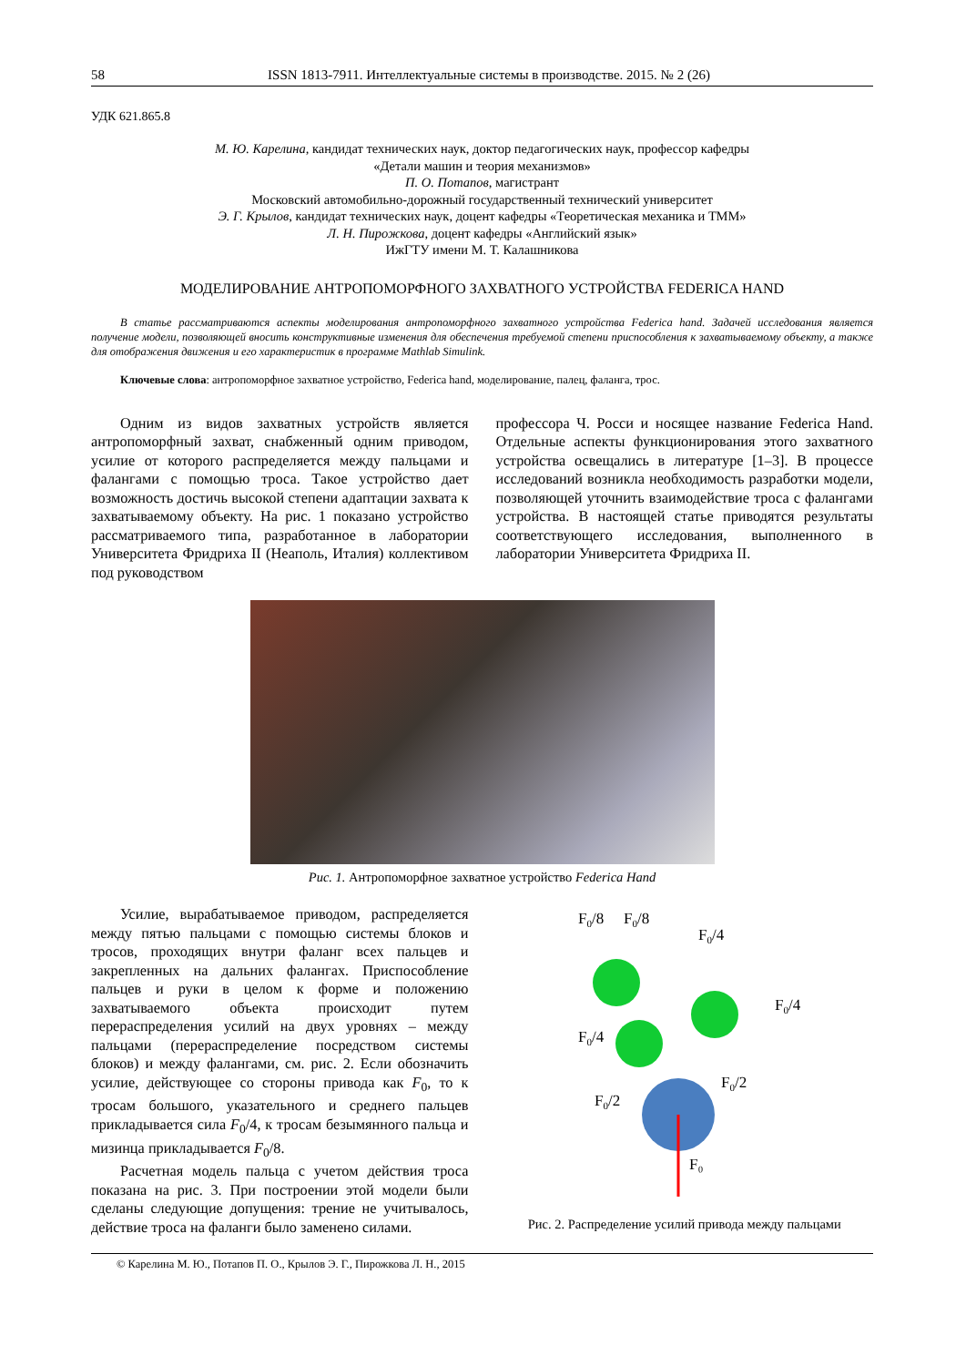58 ISSN 1813-7911. Интеллектуальные системы в производстве. 2015. № 2 (26)
УДК 621.865.8
М. Ю. Карелина, кандидат технических наук, доктор педагогических наук, профессор кафедры
«Детали машин и теория механизмов»
П. О. Потапов, магистрант
Московский автомобильно-дорожный государственный технический университет
Э. Г. Крылов, кандидат технических наук, доцент кафедры «Теоретическая механика и ТММ»
Л. Н. Пирожкова, доцент кафедры «Английский язык»
ИжГТУ имени М. Т. Калашникова
МОДЕЛИРОВАНИЕ АНТРОПОМОРФНОГО ЗАХВАТНОГО УСТРОЙСТВА FEDERICA HAND
В статье рассматриваются аспекты моделирования антропоморфного захватного устройства Federica hand. Задачей исследования является получение модели, позволяющей вносить конструктивные изменения для обеспечения требуемой степени приспособления к захватываемому объекту, а также для отображения движения и его характеристик в программе Mathlab Simulink.
Ключевые слова: антропоморфное захватное устройство, Federica hand, моделирование, палец, фаланга, трос.
Одним из видов захватных устройств является антропоморфный захват, снабженный одним приводом, усилие от которого распределяется между пальцами и фалангами с помощью троса. Такое устройство дает возможность достичь высокой степени адаптации захвата к захватываемому объекту. На рис. 1 показано устройство рассматриваемого типа, разработанное в лаборатории Университета Фридриха II (Неаполь, Италия) коллективом под руководством
профессора Ч. Росси и носящее название Federica Hand. Отдельные аспекты функционирования этого захватного устройства освещались в литературе [1–3]. В процессе исследований возникла необходимость разработки модели, позволяющей уточнить взаимодействие троса с фалангами устройства. В настоящей статье приводятся результаты соответствующего исследования, выполненного в лаборатории Университета Фридриха II.
Рис. 1. Антропоморфное захватное устройство Federica Hand
Усилие, вырабатываемое приводом, распределяется между пятью пальцами с помощью системы блоков и тросов, проходящих внутри фаланг всех пальцев и закрепленных на дальних фалангах. Приспособление пальцев и руки в целом к форме и положению захватываемого объекта происходит путем перераспределения усилий на двух уровнях – между пальцами (перераспределение посредством системы блоков) и между фалангами, см. рис. 2. Если обозначить усилие, действующее со стороны привода как F<sub>0</sub>, то к тросам большого, указательного и среднего пальцев прикладывается сила F<sub>0</sub>/4, к тросам безымянного пальца и мизинца прикладывается F<sub>0</sub>/8.
Расчетная модель пальца с учетом действия троса показана на рис. 3. При построении этой модели были сделаны следующие допущения: трение не учитывалось, действие троса на фаланги было заменено силами.
F0/8
F0/8
F0/4
F0/4
F0/4
F0/2
F0/2
F₀
Рис. 2. Распределение усилий привода между пальцами
© Карелина М. Ю., Потапов П. О., Крылов Э. Г., Пирожкова Л. Н., 2015